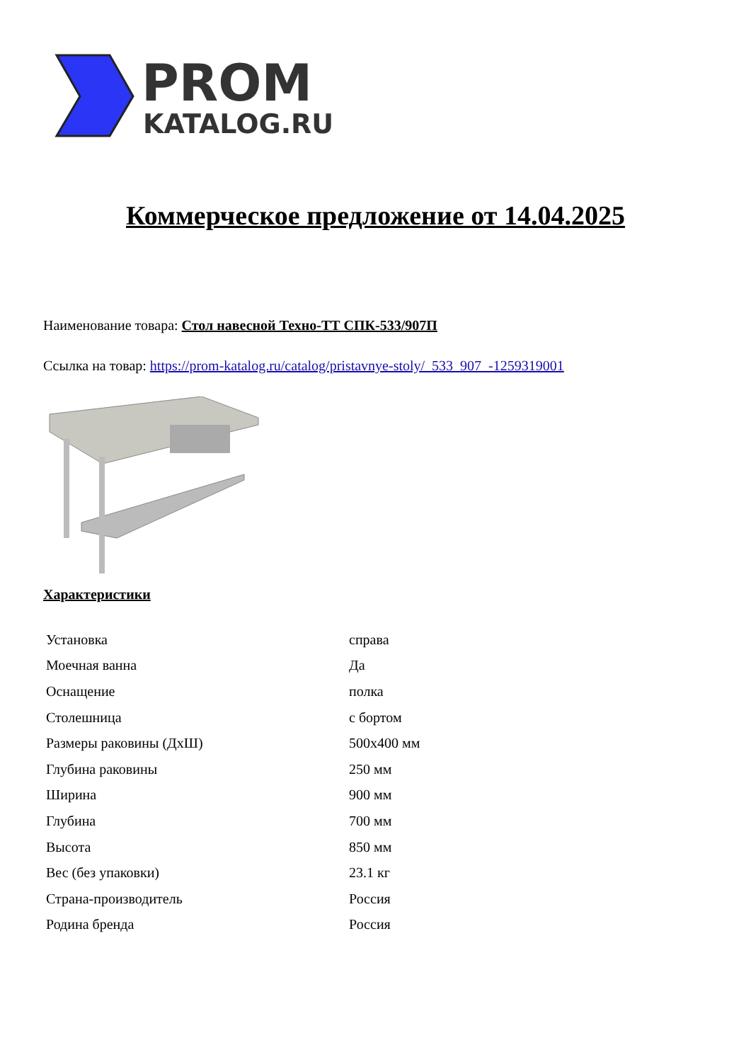PROM
KATALOG.RU
Коммерческое предложение от 14.04.2025
Наименование товара: Стол навесной Техно-ТТ СПК-533/907П
Ссылка на товар: https://prom-katalog.ru/catalog/pristavnye-stoly/_533_907_-1259319001
Характеристики
| Установка | справа |
| Моечная ванна | Да |
| Оснащение | полка |
| Столешница | с бортом |
| Размеры раковины (ДхШ) | 500x400 мм |
| Глубина раковины | 250 мм |
| Ширина | 900 мм |
| Глубина | 700 мм |
| Высота | 850 мм |
| Вес (без упаковки) | 23.1 кг |
| Страна-производитель | Россия |
| Родина бренда | Россия |